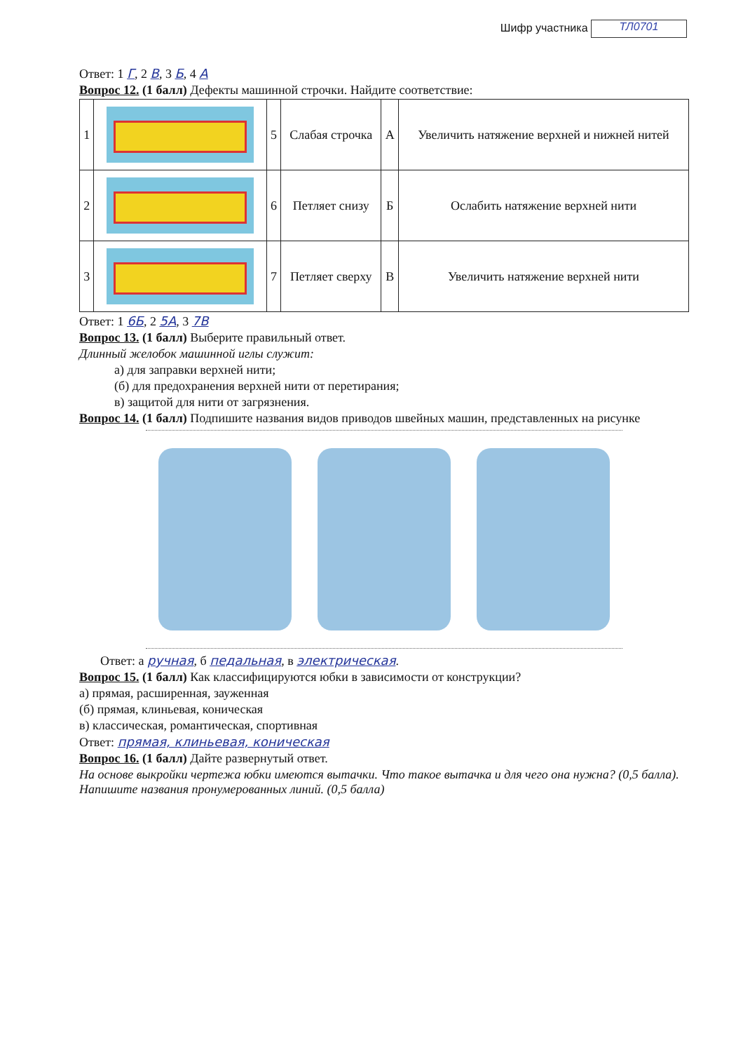Шифр участника ТЛ0701
Ответ: 1 Г, 2 В, 3 Б, 4 А
Вопрос 12. (1 балл) Дефекты машинной строчки. Найдите соответствие:
| 1 | | 5 | Слабая строчка | А | Увеличить натяжение верхней и нижней нитей |
| 2 | | 6 | Петляет снизу | Б | Ослабить натяжение верхней нити |
| 3 | | 7 | Петляет сверху | В | Увеличить натяжение верхней нити |
Ответ: 1 6Б, 2 5А, 3 7В
Вопрос 13. (1 балл) Выберите правильный ответ.
Длинный желобок машинной иглы служит:
а) для заправки верхней нити;
(б) для предохранения верхней нити от перетирания;
в) защитой для нити от загрязнения.
Вопрос 14. (1 балл) Подпишите названия видов приводов швейных машин, представленных на рисунке
Ответ: а ручная, б педальная, в электрическая.
Вопрос 15. (1 балл) Как классифицируются юбки в зависимости от конструкции?
а) прямая, расширенная, зауженная
(б) прямая, клиньевая, коническая
в) классическая, романтическая, спортивная
Ответ: прямая, клиньевая, коническая
Вопрос 16. (1 балл) Дайте развернутый ответ.
На основе выкройки чертежа юбки имеются вытачки. Что такое вытачка и для чего она нужна? (0,5 балла). Напишите названия пронумерованных линий. (0,5 балла)